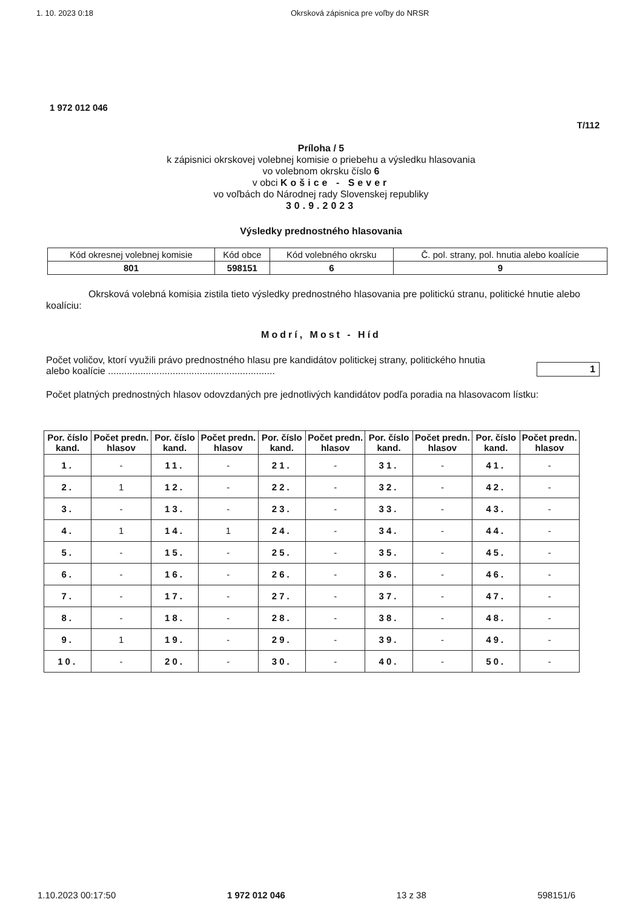1. 10. 2023 0:18 Okrsková zápisnica pre voľby do NRSR
1 972 012 046
T/112
Príloha / 5
k zápisnici okrskovej volebnej komisie o priebehu a výsledku hlasovania
vo volebnom okrsku číslo 6
v obci Košice - Sever
vo voľbách do Národnej rady Slovenskej republiky
30.9.2023
Výsledky prednostného hlasovania
| Kód okresnej volebnej komisie | Kód obce | Kód volebného okrsku | Č. pol. strany, pol. hnutia alebo koalície |
| 801 | 598151 | 6 | 9 |
Okrsková volebná komisia zistila tieto výsledky prednostného hlasovania pre politickú stranu, politické hnutie alebo koalíciu:
Modrí, Most - Híd
Počet voličov, ktorí využili právo prednostného hlasu pre kandidátov politickej strany, politického hnutia
alebo koalície ..............................................................
1
Počet platných prednostných hlasov odovzdaných pre jednotlivých kandidátov podľa poradia na hlasovacom lístku:
| Por. číslo kand. | Počet predn. hlasov | Por. číslo kand. | Počet predn. hlasov | Por. číslo kand. | Počet predn. hlasov | Por. číslo kand. | Počet predn. hlasov | Por. číslo kand. | Počet predn. hlasov |
| --- | --- | --- | --- | --- | --- | --- | --- | --- | --- |
| 1. | - | 11. | - | 21. | - | 31. | - | 41. | - |
| 2. | 1 | 12. | - | 22. | - | 32. | - | 42. | - |
| 3. | - | 13. | - | 23. | - | 33. | - | 43. | - |
| 4. | 1 | 14. | 1 | 24. | - | 34. | - | 44. | - |
| 5. | - | 15. | - | 25. | - | 35. | - | 45. | - |
| 6. | - | 16. | - | 26. | - | 36. | - | 46. | - |
| 7. | - | 17. | - | 27. | - | 37. | - | 47. | - |
| 8. | - | 18. | - | 28. | - | 38. | - | 48. | - |
| 9. | 1 | 19. | - | 29. | - | 39. | - | 49. | - |
| 10. | - | 20. | - | 30. | - | 40. | - | 50. | - |
1.10.2023 00:17:50 1 972 012 046 13 z 38 598151/6